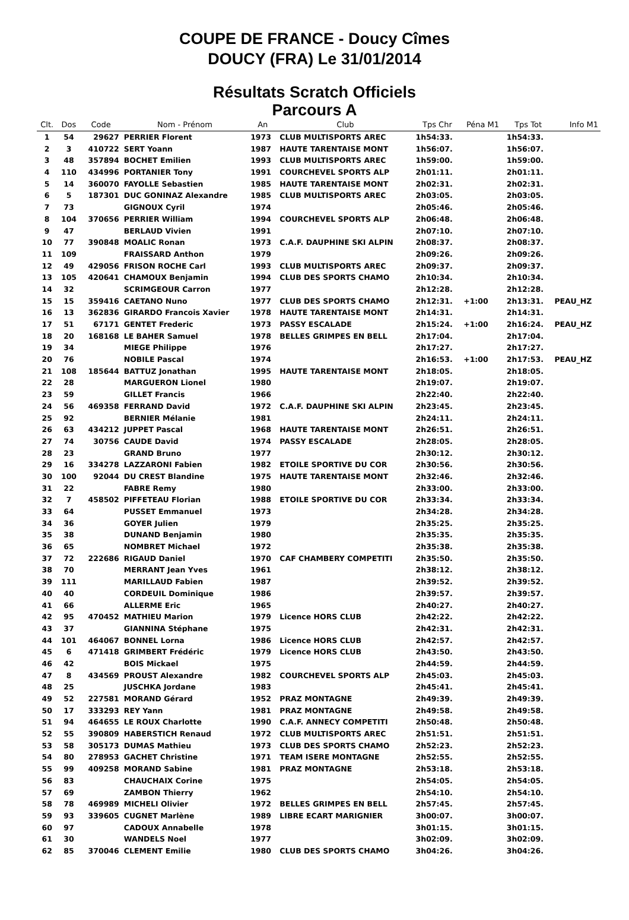COUPE DE FRANCE - Doucy Cîmes
DOUCY (FRA) Le 31/01/2014
Résultats Scratch Officiels
Parcours A
| Clt. | Dos | Code | Nom - Prénom | An | Club | Tps Chr | Péna M1 | Tps Tot | Info M1 |
| --- | --- | --- | --- | --- | --- | --- | --- | --- | --- |
| 1 | 54 | 29627 | PERRIER Florent | 1973 | CLUB MULTISPORTS AREC | 1h54:33. | | 1h54:33. | |
| 2 | 3 | 410722 | SERT Yoann | 1987 | HAUTE TARENTAISE MONT | 1h56:07. | | 1h56:07. | |
| 3 | 48 | 357894 | BOCHET Emilien | 1993 | CLUB MULTISPORTS AREC | 1h59:00. | | 1h59:00. | |
| 4 | 110 | 434996 | PORTANIER Tony | 1991 | COURCHEVEL SPORTS ALP | 2h01:11. | | 2h01:11. | |
| 5 | 14 | 360070 | FAYOLLE Sebastien | 1985 | HAUTE TARENTAISE MONT | 2h02:31. | | 2h02:31. | |
| 6 | 5 | 187301 | DUC GONINAZ Alexandre | 1985 | CLUB MULTISPORTS AREC | 2h03:05. | | 2h03:05. | |
| 7 | 73 | | GIGNOUX Cyril | 1974 | | 2h05:46. | | 2h05:46. | |
| 8 | 104 | 370656 | PERRIER William | 1994 | COURCHEVEL SPORTS ALP | 2h06:48. | | 2h06:48. | |
| 9 | 47 | | BERLAUD Vivien | 1991 | | 2h07:10. | | 2h07:10. | |
| 10 | 77 | 390848 | MOALIC Ronan | 1973 | C.A.F. DAUPHINE SKI ALPIN | 2h08:37. | | 2h08:37. | |
| 11 | 109 | | FRAISSARD Anthon | 1979 | | 2h09:26. | | 2h09:26. | |
| 12 | 49 | 429056 | FRISON ROCHE Carl | 1993 | CLUB MULTISPORTS AREC | 2h09:37. | | 2h09:37. | |
| 13 | 105 | 420641 | CHAMOUX Benjamin | 1994 | CLUB DES SPORTS CHAMO | 2h10:34. | | 2h10:34. | |
| 14 | 32 | | SCRIMGEOUR Carron | 1977 | | 2h12:28. | | 2h12:28. | |
| 15 | 15 | 359416 | CAETANO Nuno | 1977 | CLUB DES SPORTS CHAMO | 2h12:31. | +1:00 | 2h13:31. | PEAU_HZ |
| 16 | 13 | 362836 | GIRARDO Francois Xavier | 1978 | HAUTE TARENTAISE MONT | 2h14:31. | | 2h14:31. | |
| 17 | 51 | 67171 | GENTET Frederic | 1973 | PASSY ESCALADE | 2h15:24. | +1:00 | 2h16:24. | PEAU_HZ |
| 18 | 20 | 168168 | LE BAHER Samuel | 1978 | BELLES GRIMPES EN BELL | 2h17:04. | | 2h17:04. | |
| 19 | 34 | | MIEGE Philippe | 1976 | | 2h17:27. | | 2h17:27. | |
| 20 | 76 | | NOBILE Pascal | 1974 | | 2h16:53. | +1:00 | 2h17:53. | PEAU_HZ |
| 21 | 108 | 185644 | BATTUZ Jonathan | 1995 | HAUTE TARENTAISE MONT | 2h18:05. | | 2h18:05. | |
| 22 | 28 | | MARGUERON Lionel | 1980 | | 2h19:07. | | 2h19:07. | |
| 23 | 59 | | GILLET Francis | 1966 | | 2h22:40. | | 2h22:40. | |
| 24 | 56 | 469358 | FERRAND David | 1972 | C.A.F. DAUPHINE SKI ALPIN | 2h23:45. | | 2h23:45. | |
| 25 | 92 | | BERNIER Mélanie | 1981 | | 2h24:11. | | 2h24:11. | |
| 26 | 63 | 434212 | JUPPET Pascal | 1968 | HAUTE TARENTAISE MONT | 2h26:51. | | 2h26:51. | |
| 27 | 74 | 30756 | CAUDE David | 1974 | PASSY ESCALADE | 2h28:05. | | 2h28:05. | |
| 28 | 23 | | GRAND Bruno | 1977 | | 2h30:12. | | 2h30:12. | |
| 29 | 16 | 334278 | LAZZARONI Fabien | 1982 | ETOILE SPORTIVE DU COR | 2h30:56. | | 2h30:56. | |
| 30 | 100 | 92044 | DU CREST Blandine | 1975 | HAUTE TARENTAISE MONT | 2h32:46. | | 2h32:46. | |
| 31 | 22 | | FABRE Remy | 1980 | | 2h33:00. | | 2h33:00. | |
| 32 | 7 | 458502 | PIFFETEAU Florian | 1988 | ETOILE SPORTIVE DU COR | 2h33:34. | | 2h33:34. | |
| 33 | 64 | | PUSSET Emmanuel | 1973 | | 2h34:28. | | 2h34:28. | |
| 34 | 36 | | GOYER Julien | 1979 | | 2h35:25. | | 2h35:25. | |
| 35 | 38 | | DUNAND Benjamin | 1980 | | 2h35:35. | | 2h35:35. | |
| 36 | 65 | | NOMBRET Michael | 1972 | | 2h35:38. | | 2h35:38. | |
| 37 | 72 | 222686 | RIGAUD Daniel | 1970 | CAF CHAMBERY COMPETITI | 2h35:50. | | 2h35:50. | |
| 38 | 70 | | MERRANT Jean Yves | 1961 | | 2h38:12. | | 2h38:12. | |
| 39 | 111 | | MARILLAUD Fabien | 1987 | | 2h39:52. | | 2h39:52. | |
| 40 | 40 | | CORDEUIL Dominique | 1986 | | 2h39:57. | | 2h39:57. | |
| 41 | 66 | | ALLERME Eric | 1965 | | 2h40:27. | | 2h40:27. | |
| 42 | 95 | 470452 | MATHIEU Marion | 1979 | Licence HORS CLUB | 2h42:22. | | 2h42:22. | |
| 43 | 37 | | GIANNINA Stéphane | 1975 | | 2h42:31. | | 2h42:31. | |
| 44 | 101 | 464067 | BONNEL Lorna | 1986 | Licence HORS CLUB | 2h42:57. | | 2h42:57. | |
| 45 | 6 | 471418 | GRIMBERT Frédéric | 1979 | Licence HORS CLUB | 2h43:50. | | 2h43:50. | |
| 46 | 42 | | BOIS Mickael | 1975 | | 2h44:59. | | 2h44:59. | |
| 47 | 8 | 434569 | PROUST Alexandre | 1982 | COURCHEVEL SPORTS ALP | 2h45:03. | | 2h45:03. | |
| 48 | 25 | | JUSCHKA Jordane | 1983 | | 2h45:41. | | 2h45:41. | |
| 49 | 52 | 227581 | MORAND Gérard | 1952 | PRAZ MONTAGNE | 2h49:39. | | 2h49:39. | |
| 50 | 17 | 333293 | REY Yann | 1981 | PRAZ MONTAGNE | 2h49:58. | | 2h49:58. | |
| 51 | 94 | 464655 | LE ROUX Charlotte | 1990 | C.A.F. ANNECY COMPETITI | 2h50:48. | | 2h50:48. | |
| 52 | 55 | 390809 | HABERSTICH Renaud | 1972 | CLUB MULTISPORTS AREC | 2h51:51. | | 2h51:51. | |
| 53 | 58 | 305173 | DUMAS Mathieu | 1973 | CLUB DES SPORTS CHAMO | 2h52:23. | | 2h52:23. | |
| 54 | 80 | 278953 | GACHET Christine | 1971 | TEAM ISERE MONTAGNE | 2h52:55. | | 2h52:55. | |
| 55 | 99 | 409258 | MORAND Sabine | 1981 | PRAZ MONTAGNE | 2h53:18. | | 2h53:18. | |
| 56 | 83 | | CHAUCHAIX Corine | 1975 | | 2h54:05. | | 2h54:05. | |
| 57 | 69 | | ZAMBON Thierry | 1962 | | 2h54:10. | | 2h54:10. | |
| 58 | 78 | 469989 | MICHELI Olivier | 1972 | BELLES GRIMPES EN BELL | 2h57:45. | | 2h57:45. | |
| 59 | 93 | 339605 | CUGNET Marlène | 1989 | LIBRE ECART MARIGNIER | 3h00:07. | | 3h00:07. | |
| 60 | 97 | | CADOUX Annabelle | 1978 | | 3h01:15. | | 3h01:15. | |
| 61 | 30 | | WANDELS Noel | 1977 | | 3h02:09. | | 3h02:09. | |
| 62 | 85 | 370046 | CLEMENT Emilie | 1980 | CLUB DES SPORTS CHAMO | 3h04:26. | | 3h04:26. | |